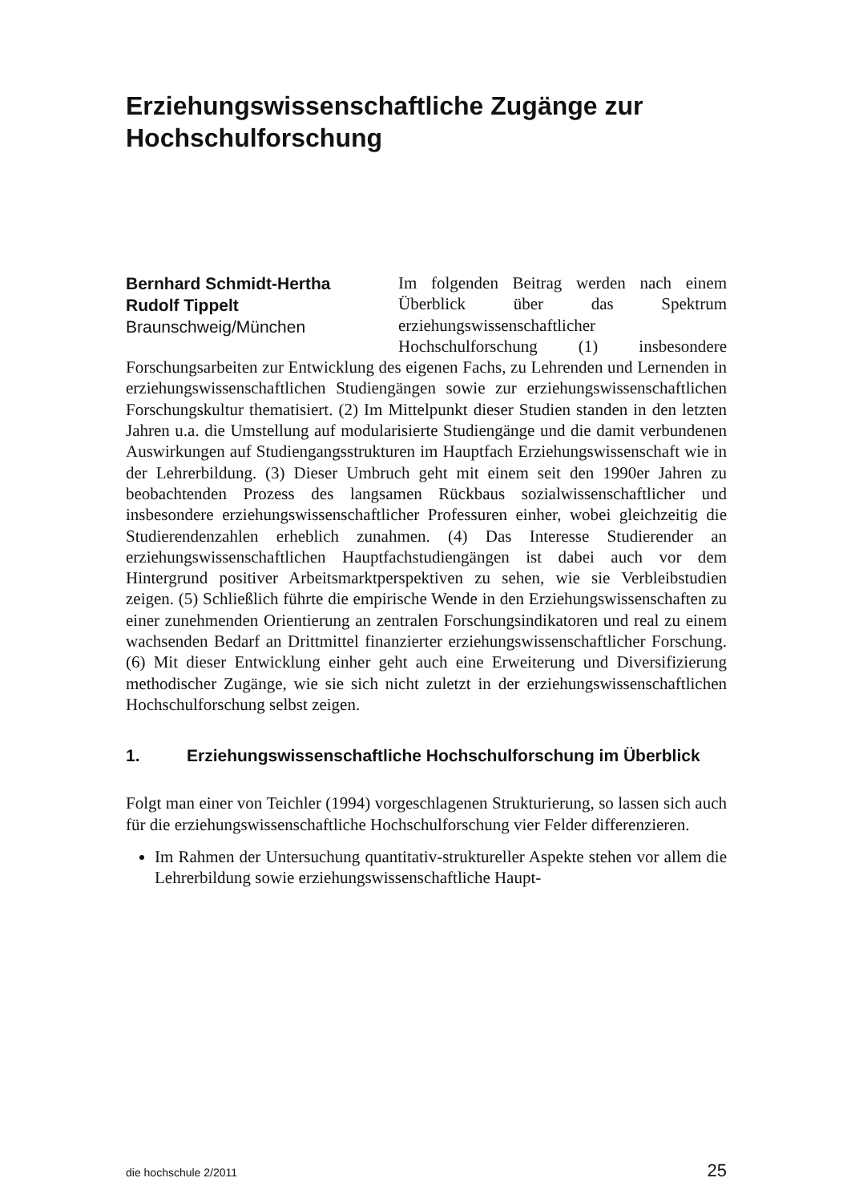Erziehungswissenschaftliche Zugänge zur Hochschulforschung
Bernhard Schmidt-Hertha
Rudolf Tippelt
Braunschweig/München
Im folgenden Beitrag werden nach einem Überblick über das Spektrum erziehungswissenschaftlicher Hochschulforschung (1) insbesondere Forschungsarbeiten zur Entwicklung des eigenen Fachs, zu Lehrenden und Lernenden in erziehungswissenschaftlichen Studiengängen sowie zur erziehungswissenschaftlichen Forschungskultur thematisiert. (2) Im Mittelpunkt dieser Studien standen in den letzten Jahren u.a. die Umstellung auf modularisierte Studiengänge und die damit verbundenen Auswirkungen auf Studiengangsstrukturen im Hauptfach Erziehungswissenschaft wie in der Lehrerbildung. (3) Dieser Umbruch geht mit einem seit den 1990er Jahren zu beobachtenden Prozess des langsamen Rückbaus sozialwissenschaftlicher und insbesondere erziehungswissenschaftlicher Professuren einher, wobei gleichzeitig die Studierendenzahlen erheblich zunahmen. (4) Das Interesse Studierender an erziehungswissenschaftlichen Hauptfachstudiengängen ist dabei auch vor dem Hintergrund positiver Arbeitsmarktperspektiven zu sehen, wie sie Verbleibstudien zeigen. (5) Schließlich führte die empirische Wende in den Erziehungswissenschaften zu einer zunehmenden Orientierung an zentralen Forschungsindikatoren und real zu einem wachsenden Bedarf an Drittmittel finanzierter erziehungswissenschaftlicher Forschung. (6) Mit dieser Entwicklung einher geht auch eine Erweiterung und Diversifizierung methodischer Zugänge, wie sie sich nicht zuletzt in der erziehungswissenschaftlichen Hochschulforschung selbst zeigen.
1. Erziehungswissenschaftliche Hochschulforschung im Überblick
Folgt man einer von Teichler (1994) vorgeschlagenen Strukturierung, so lassen sich auch für die erziehungswissenschaftliche Hochschulforschung vier Felder differenzieren.
Im Rahmen der Untersuchung quantitativ-struktureller Aspekte stehen vor allem die Lehrerbildung sowie erziehungswissenschaftliche Haupt-
die hochschule 2/2011 25